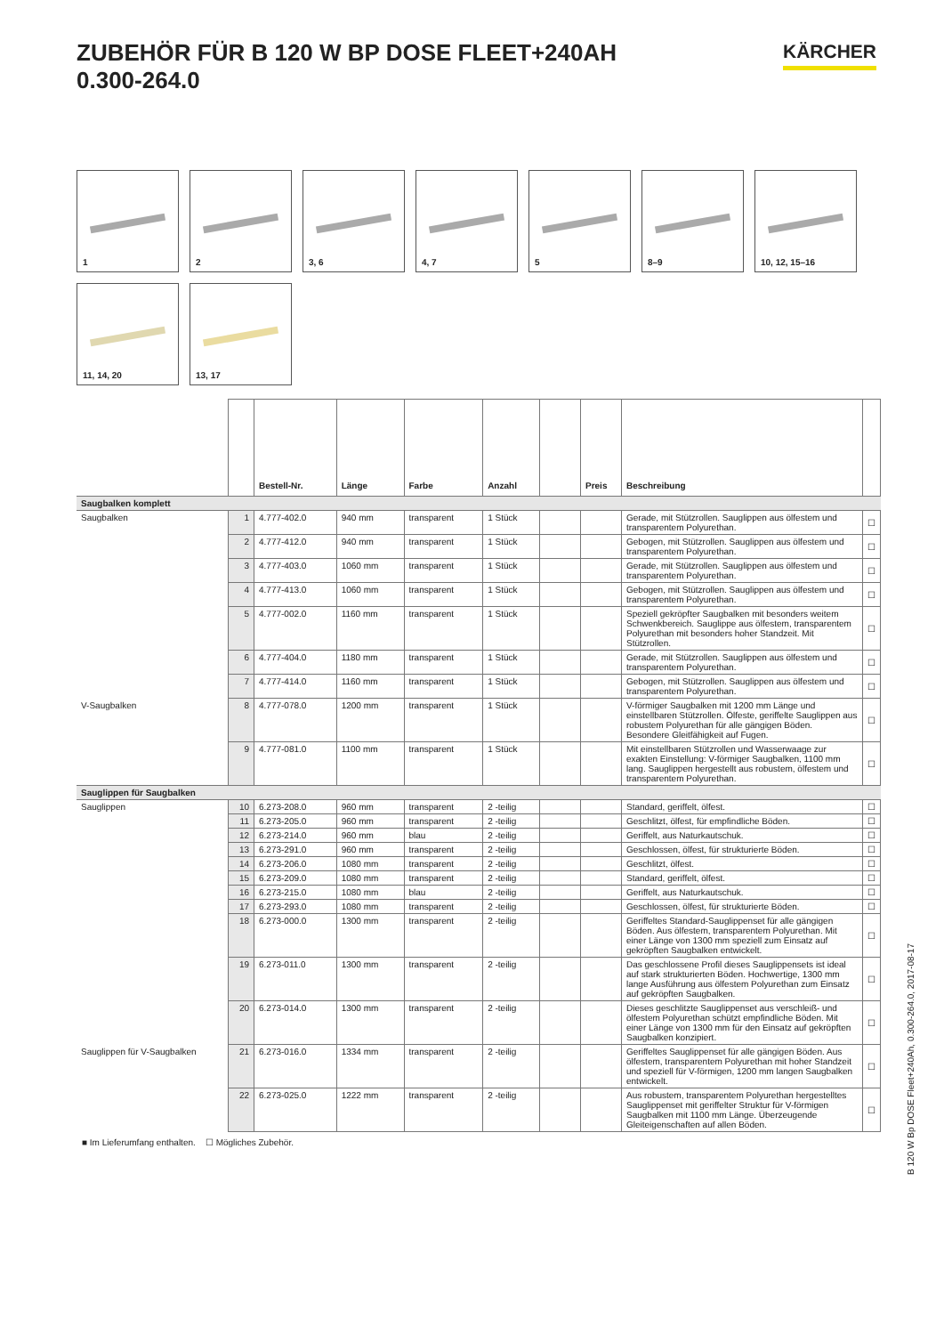ZUBEHÖR FÜR B 120 W BP DOSE FLEET+240AH
0.300-264.0
KÄRCHER
1
2
3, 6
4, 7
5
8–9
10, 12, 15–16
11, 14, 20
13, 17
| | | Bestell-Nr. | Länge | Farbe | Anzahl | | Preis | Beschreibung | |
| --- | --- | --- | --- | --- | --- | --- | --- | --- | --- |
| Saugbalken komplett | | | | | | | | | |
| Saugbalken | 1 | 4.777-402.0 | 940 mm | transparent | 1 Stück | | | Gerade, mit Stützrollen. Sauglippen aus ölfestem und transparentem Polyurethan. | ☐ |
| | 2 | 4.777-412.0 | 940 mm | transparent | 1 Stück | | | Gebogen, mit Stützrollen. Sauglippen aus ölfestem und transparentem Polyurethan. | ☐ |
| | 3 | 4.777-403.0 | 1060 mm | transparent | 1 Stück | | | Gerade, mit Stützrollen. Sauglippen aus ölfestem und transparentem Polyurethan. | ☐ |
| | 4 | 4.777-413.0 | 1060 mm | transparent | 1 Stück | | | Gebogen, mit Stützrollen. Sauglippen aus ölfestem und transparentem Polyurethan. | ☐ |
| | 5 | 4.777-002.0 | 1160 mm | transparent | 1 Stück | | | Speziell gekröpfter Saugbalken mit besonders weitem Schwenkbereich. Sauglippe aus ölfestem, transparentem Polyurethan mit besonders hoher Standzeit. Mit Stützrollen. | ☐ |
| | 6 | 4.777-404.0 | 1180 mm | transparent | 1 Stück | | | Gerade, mit Stützrollen. Sauglippen aus ölfestem und transparentem Polyurethan. | ☐ |
| | 7 | 4.777-414.0 | 1160 mm | transparent | 1 Stück | | | Gebogen, mit Stützrollen. Sauglippen aus ölfestem und transparentem Polyurethan. | ☐ |
| V-Saugbalken | 8 | 4.777-078.0 | 1200 mm | transparent | 1 Stück | | | V-förmiger Saugbalken mit 1200 mm Länge und einstellbaren Stützrollen. Ölfeste, geriffelte Sauglippen aus robustem Polyurethan für alle gängigen Böden. Besondere Gleitfähigkeit auf Fugen. | ☐ |
| | 9 | 4.777-081.0 | 1100 mm | transparent | 1 Stück | | | Mit einstellbaren Stützrollen und Wasserwaage zur exakten Einstellung: V-förmiger Saugbalken, 1100 mm lang. Sauglippen hergestellt aus robustem, ölfestem und transparentem Polyurethan. | ☐ |
| Sauglippen für Saugbalken | | | | | | | | | |
| Sauglippen | 10 | 6.273-208.0 | 960 mm | transparent | 2 -teilig | | | Standard, geriffelt, ölfest. | ☐ |
| | 11 | 6.273-205.0 | 960 mm | transparent | 2 -teilig | | | Geschlitzt, ölfest, für empfindliche Böden. | ☐ |
| | 12 | 6.273-214.0 | 960 mm | blau | 2 -teilig | | | Geriffelt, aus Naturkautschuk. | ☐ |
| | 13 | 6.273-291.0 | 960 mm | transparent | 2 -teilig | | | Geschlossen, ölfest, für strukturierte Böden. | ☐ |
| | 14 | 6.273-206.0 | 1080 mm | transparent | 2 -teilig | | | Geschlitzt, ölfest. | ☐ |
| | 15 | 6.273-209.0 | 1080 mm | transparent | 2 -teilig | | | Standard, geriffelt, ölfest. | ☐ |
| | 16 | 6.273-215.0 | 1080 mm | blau | 2 -teilig | | | Geriffelt, aus Naturkautschuk. | ☐ |
| | 17 | 6.273-293.0 | 1080 mm | transparent | 2 -teilig | | | Geschlossen, ölfest, für strukturierte Böden. | ☐ |
| | 18 | 6.273-000.0 | 1300 mm | transparent | 2 -teilig | | | Geriffeltes Standard-Sauglippenset für alle gängigen Böden. Aus ölfestem, transparentem Polyurethan. Mit einer Länge von 1300 mm speziell zum Einsatz auf gekröpften Saugbalken entwickelt. | ☐ |
| | 19 | 6.273-011.0 | 1300 mm | transparent | 2 -teilig | | | Das geschlossene Profil dieses Sauglippensets ist ideal auf stark strukturierten Böden. Hochwertige, 1300 mm lange Ausführung aus ölfestem Polyurethan zum Einsatz auf gekröpften Saugbalken. | ☐ |
| | 20 | 6.273-014.0 | 1300 mm | transparent | 2 -teilig | | | Dieses geschlitzte Sauglippenset aus verschleiß- und ölfestem Polyurethan schützt empfindliche Böden. Mit einer Länge von 1300 mm für den Einsatz auf gekröpften Saugbalken konzipiert. | ☐ |
| Sauglippen für V-Saugbalken | 21 | 6.273-016.0 | 1334 mm | transparent | 2 -teilig | | | Geriffeltes Sauglippenset für alle gängigen Böden. Aus ölfestem, transparentem Polyurethan mit hoher Standzeit und speziell für V-förmigen, 1200 mm langen Saugbalken entwickelt. | ☐ |
| | 22 | 6.273-025.0 | 1222 mm | transparent | 2 -teilig | | | Aus robustem, transparentem Polyurethan hergestelltes Sauglippenset mit geriffelter Struktur für V-förmigen Saugbalken mit 1100 mm Länge. Überzeugende Gleiteigenschaften auf allen Böden. | ☐ |
■ Im Lieferumfang enthalten. ☐ Mögliches Zubehör.
B 120 W Bp DOSE Fleet+240Ah, 0.300-264.0, 2017-08-17